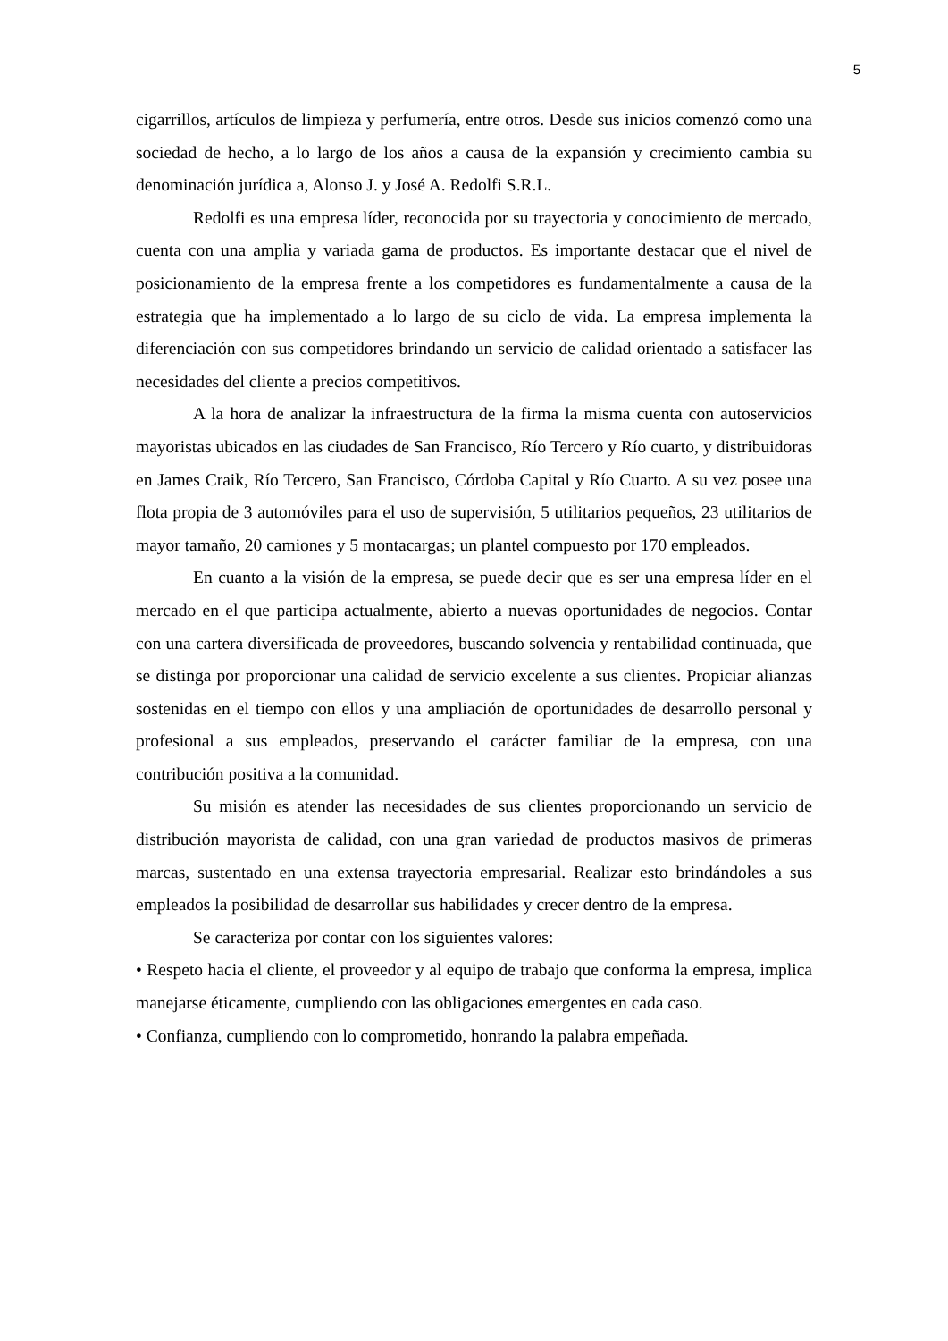5
cigarrillos, artículos de limpieza y perfumería, entre otros. Desde sus inicios comenzó como una sociedad de hecho, a lo largo de los años a causa de la expansión y crecimiento cambia su denominación jurídica a, Alonso J. y José A. Redolfi S.R.L.
Redolfi es una empresa líder, reconocida por su trayectoria y conocimiento de mercado, cuenta con una amplia y variada gama de productos. Es importante destacar que el nivel de posicionamiento de la empresa frente a los competidores es fundamentalmente a causa de la estrategia que ha implementado a lo largo de su ciclo de vida. La empresa implementa la diferenciación con sus competidores brindando un servicio de calidad orientado a satisfacer las necesidades del cliente a precios competitivos.
A la hora de analizar la infraestructura de la firma la misma cuenta con autoservicios mayoristas ubicados en las ciudades de San Francisco, Río Tercero y Río cuarto, y distribuidoras en James Craik, Río Tercero, San Francisco, Córdoba Capital y Río Cuarto. A su vez posee una flota propia de 3 automóviles para el uso de supervisión, 5 utilitarios pequeños, 23 utilitarios de mayor tamaño, 20 camiones y 5 montacargas; un plantel compuesto por 170 empleados.
En cuanto a la visión de la empresa, se puede decir que es ser una empresa líder en el mercado en el que participa actualmente, abierto a nuevas oportunidades de negocios. Contar con una cartera diversificada de proveedores, buscando solvencia y rentabilidad continuada, que se distinga por proporcionar una calidad de servicio excelente a sus clientes. Propiciar alianzas sostenidas en el tiempo con ellos y una ampliación de oportunidades de desarrollo personal y profesional a sus empleados, preservando el carácter familiar de la empresa, con una contribución positiva a la comunidad.
Su misión es atender las necesidades de sus clientes proporcionando un servicio de distribución mayorista de calidad, con una gran variedad de productos masivos de primeras marcas, sustentado en una extensa trayectoria empresarial. Realizar esto brindándoles a sus empleados la posibilidad de desarrollar sus habilidades y crecer dentro de la empresa.
Se caracteriza por contar con los siguientes valores:
• Respeto hacia el cliente, el proveedor y al equipo de trabajo que conforma la empresa, implica manejarse éticamente, cumpliendo con las obligaciones emergentes en cada caso.
• Confianza, cumpliendo con lo comprometido, honrando la palabra empeñada.